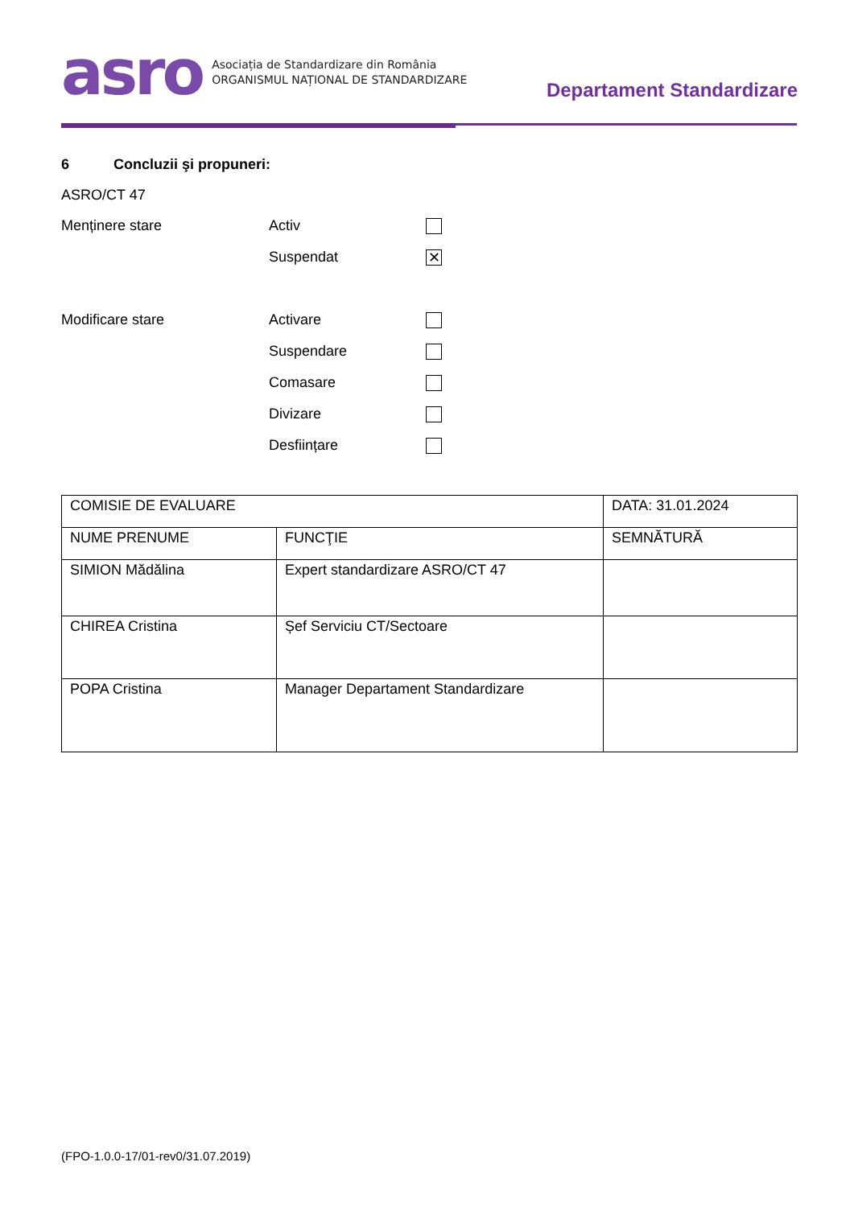asro
Asociația de Standardizare din România
ORGANISMUL NAȚIONAL DE STANDARDIZARE
Departament Standardizare
6 Concluzii şi propuneri:
ASRO/CT 47
Menținere stare Activ
Suspendat ✕
Modificare stare Activare
Suspendare
Comasare
Divizare
Desființare
| COMISIE DE EVALUARE | | DATA: 31.01.2024 |
| NUME PRENUME | FUNCŢIE | SEMNĂTURĂ |
| SIMION Mădălina | Expert standardizare ASRO/CT 47 | |
| CHIREA Cristina | Șef Serviciu CT/Sectoare | |
| POPA Cristina | Manager Departament Standardizare | |
(FPO-1.0.0-17/01-rev0/31.07.2019)